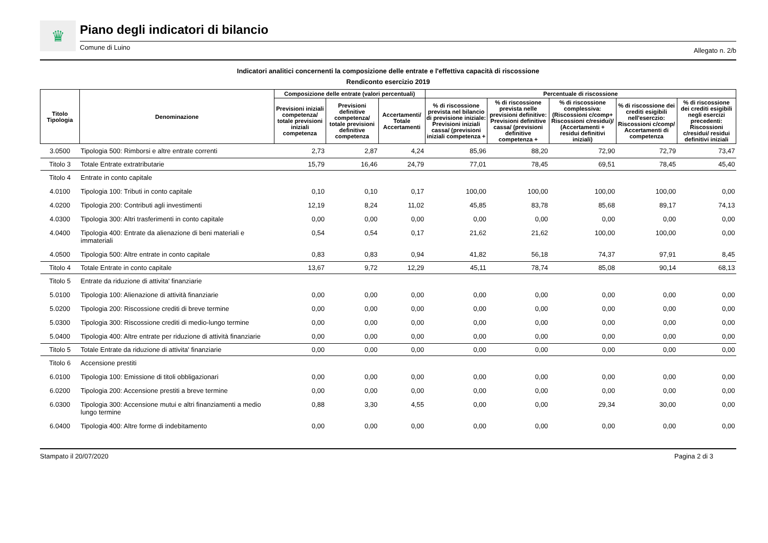♛
Piano degli indicatori di bilancio
Comune di Luino Allegato n. 2/b
Indicatori analitici concernenti la composizione delle entrate e l'effettiva capacità di riscossione
Rendiconto esercizio 2019
| Titolo Tipologia | Denominazione | Composizione delle entrate (valori percentuali) | | | Percentuale di riscossione | | | | |
| --- | --- | --- | --- | --- | --- | --- | --- | --- | --- |
| | | Previsioni iniziali competenza/ totale previsioni iniziali competenza | Previsioni definitive competenza/ totale previsioni definitive competenza | Accertamenti/ Totale Accertamenti | % di riscossione prevista nel bilancio di previsione iniziale: Previsioni iniziali cassa/ (previsioni iniziali competenza + | % di riscossione prevista nelle previsioni definitive: Previsioni definitive cassa/ (previsioni definitive competenza + | % di riscossione complessiva: (Riscossioni c/comp+ Riscossioni c/residui)/ (Accertamenti + residui definitivi iniziali) | % di riscossione dei crediti esigibili nell'eserczio: Riscossioni c/comp/ Accertamenti di competenza | % di riscossione dei crediti esigibili negli esercizi precedenti: Riscossioni c/residui/ residui definitivi iniziali |
| 3.0500 | Tipologia 500: Rimborsi e altre entrate correnti | 2,73 | 2,87 | 4,24 | 85,96 | 88,20 | 72,90 | 72,79 | 73,47 |
| Titolo 3 | Totale Entrate extratributarie | 15,79 | 16,46 | 24,79 | 77,01 | 78,45 | 69,51 | 78,45 | 45,40 |
| Titolo 4 | Entrate in conto capitale | | | | | | | | |
| 4.0100 | Tipologia 100: Tributi in conto capitale | 0,10 | 0,10 | 0,17 | 100,00 | 100,00 | 100,00 | 100,00 | 0,00 |
| 4.0200 | Tipologia 200: Contributi agli investimenti | 12,19 | 8,24 | 11,02 | 45,85 | 83,78 | 85,68 | 89,17 | 74,13 |
| 4.0300 | Tipologia 300: Altri trasferimenti in conto capitale | 0,00 | 0,00 | 0,00 | 0,00 | 0,00 | 0,00 | 0,00 | 0,00 |
| 4.0400 | Tipologia 400: Entrate da alienazione di beni materiali e immateriali | 0,54 | 0,54 | 0,17 | 21,62 | 21,62 | 100,00 | 100,00 | 0,00 |
| 4.0500 | Tipologia 500: Altre entrate in conto capitale | 0,83 | 0,83 | 0,94 | 41,82 | 56,18 | 74,37 | 97,91 | 8,45 |
| Titolo 4 | Totale Entrate in conto capitale | 13,67 | 9,72 | 12,29 | 45,11 | 78,74 | 85,08 | 90,14 | 68,13 |
| Titolo 5 | Entrate da riduzione di attivita' finanziarie | | | | | | | | |
| 5.0100 | Tipologia 100: Alienazione di attività finanziarie | 0,00 | 0,00 | 0,00 | 0,00 | 0,00 | 0,00 | 0,00 | 0,00 |
| 5.0200 | Tipologia 200: Riscossione crediti di breve termine | 0,00 | 0,00 | 0,00 | 0,00 | 0,00 | 0,00 | 0,00 | 0,00 |
| 5.0300 | Tipologia 300: Riscossione crediti di medio-lungo termine | 0,00 | 0,00 | 0,00 | 0,00 | 0,00 | 0,00 | 0,00 | 0,00 |
| 5.0400 | Tipologia 400: Altre entrate per riduzione di attività finanziarie | 0,00 | 0,00 | 0,00 | 0,00 | 0,00 | 0,00 | 0,00 | 0,00 |
| Titolo 5 | Totale Entrate da riduzione di attivita' finanziarie | 0,00 | 0,00 | 0,00 | 0,00 | 0,00 | 0,00 | 0,00 | 0,00 |
| Titolo 6 | Accensione prestiti | | | | | | | | |
| 6.0100 | Tipologia 100: Emissione di titoli obbligazionari | 0,00 | 0,00 | 0,00 | 0,00 | 0,00 | 0,00 | 0,00 | 0,00 |
| 6.0200 | Tipologia 200: Accensione prestiti a breve termine | 0,00 | 0,00 | 0,00 | 0,00 | 0,00 | 0,00 | 0,00 | 0,00 |
| 6.0300 | Tipologia 300: Accensione mutui e altri finanziamenti a medio lungo termine | 0,88 | 3,30 | 4,55 | 0,00 | 0,00 | 29,34 | 30,00 | 0,00 |
| 6.0400 | Tipologia 400: Altre forme di indebitamento | 0,00 | 0,00 | 0,00 | 0,00 | 0,00 | 0,00 | 0,00 | 0,00 |
Stampato il 20/07/2020 Pagina 2 di 3